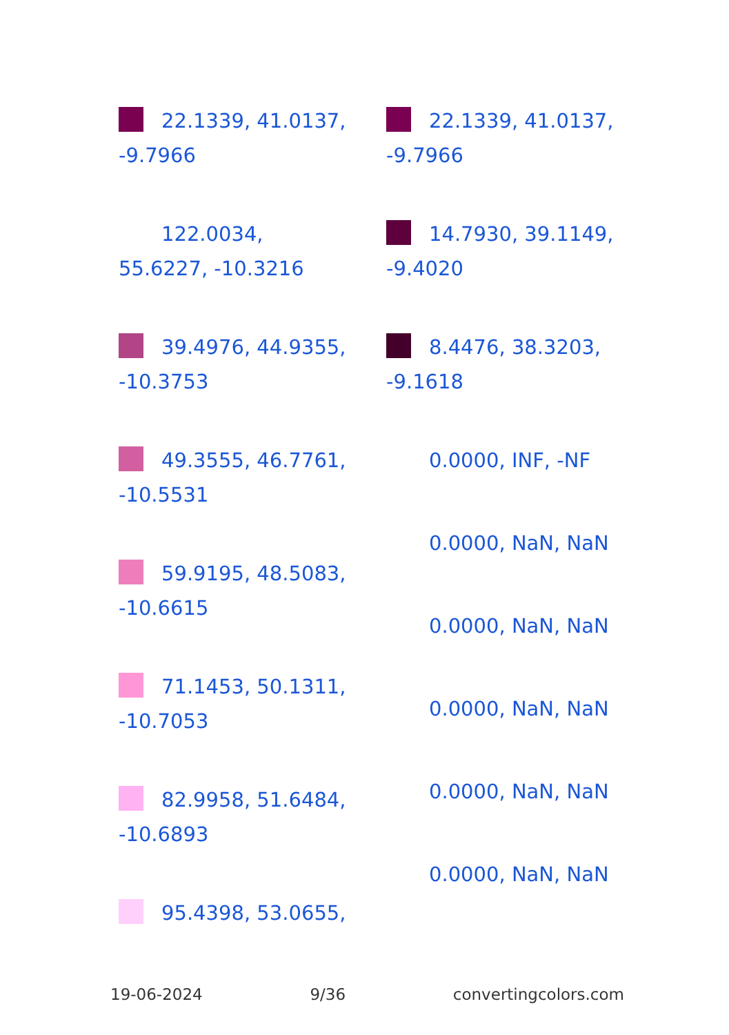22.1339, 41.0137, -9.7966
122.0034, 55.6227, -10.3216
39.4976, 44.9355, -10.3753
49.3555, 46.7761, -10.5531
59.9195, 48.5083, -10.6615
71.1453, 50.1311, -10.7053
82.9958, 51.6484, -10.6893
95.4398, 53.0655,
22.1339, 41.0137, -9.7966
14.7930, 39.1149, -9.4020
8.4476, 38.3203, -9.1618
0.0000, INF, -NF
0.0000, NaN, NaN
0.0000, NaN, NaN
0.0000, NaN, NaN
0.0000, NaN, NaN
0.0000, NaN, NaN
19-06-2024 9/36 convertingcolors.com